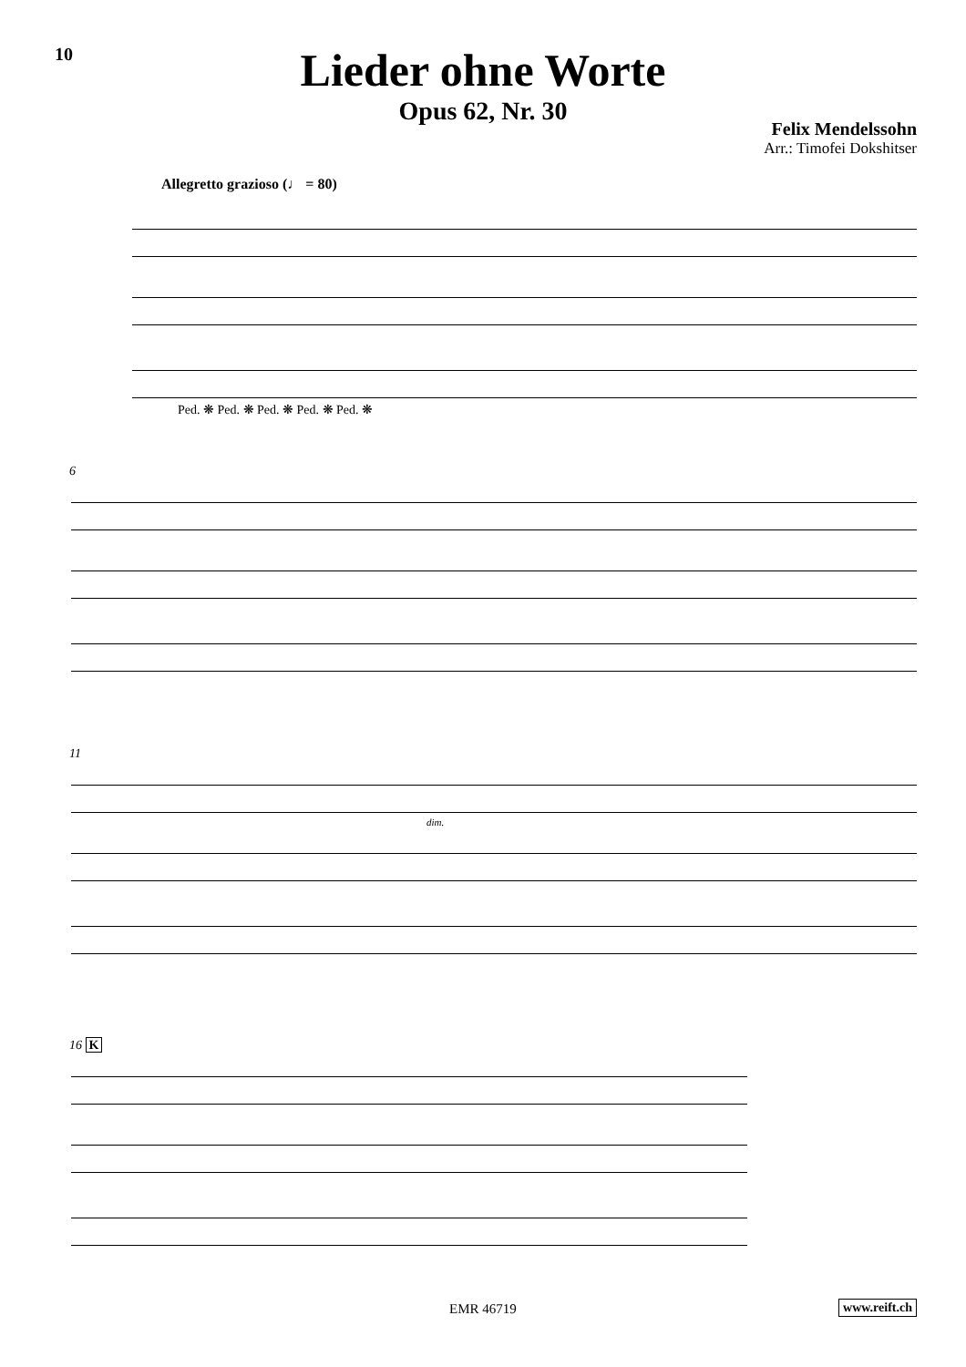10
Lieder ohne Worte
Opus 62, Nr. 30
Felix Mendelssohn
Arr.: Timofei Dokshitser
Allegretto grazioso (♩ = 80)
Ped. ❋ Ped. ❋ Ped. ❋ Ped. ❋ Ped. ❋
6
11
dim.
16 K
EMR 46719 www.reift.ch